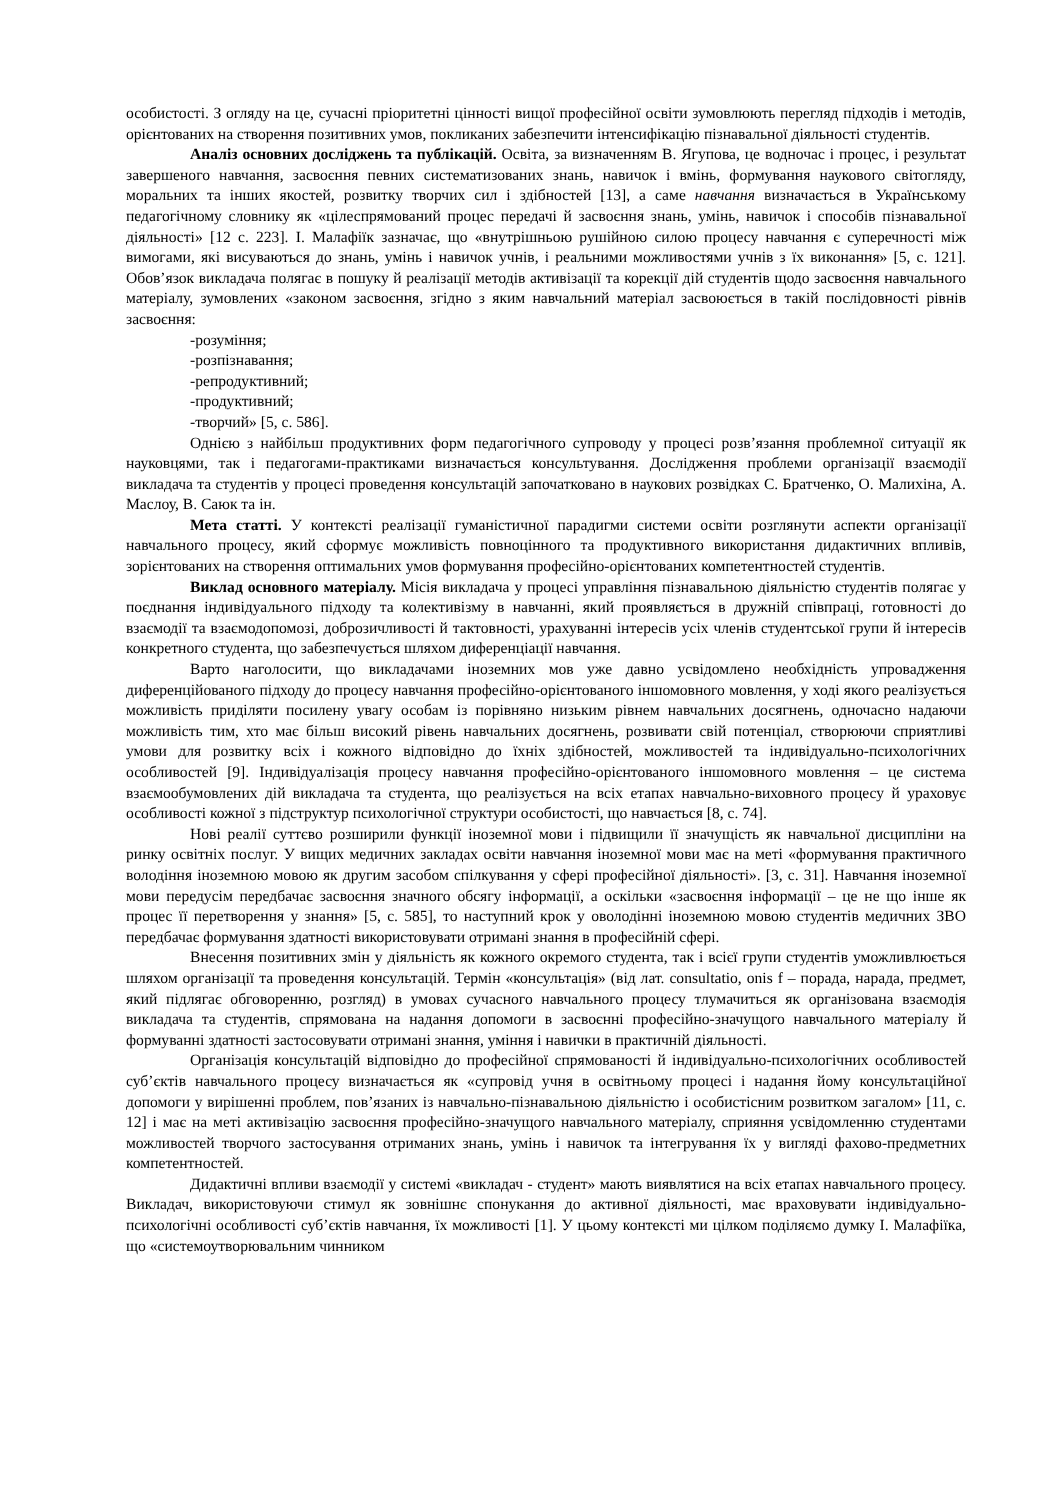особистості. З огляду на це, сучасні пріоритетні цінності вищої професійної освіти зумовлюють перегляд підходів і методів, орієнтованих на створення позитивних умов, покликаних забезпечити інтенсифікацію пізнавальної діяльності студентів.
Аналіз основних досліджень та публікацій. Освіта, за визначенням В. Ягупова, це водночас і процес, і результат завершеного навчання, засвоєння певних систематизованих знань, навичок і вмінь, формування наукового світогляду, моральних та інших якостей, розвитку творчих сил і здібностей [13], а саме навчання визначається в Українському педагогічному словнику як «цілеспрямований процес передачі й засвоєння знань, умінь, навичок і способів пізнавальної діяльності» [12 с. 223]. І. Малафіїк зазначає, що «внутрішньою рушійною силою процесу навчання є суперечності між вимогами, які висуваються до знань, умінь і навичок учнів, і реальними можливостями учнів з їх виконання» [5, с. 121]. Обов’язок викладача полягає в пошуку й реалізації методів активізації та корекції дій студентів щодо засвоєння навчального матеріалу, зумовлених «законом засвоєння, згідно з яким навчальний матеріал засвоюється в такій послідовності рівнів засвоєння:
-розуміння;
-розпізнавання;
-репродуктивний;
-продуктивний;
-творчий» [5, с. 586].
Однією з найбільш продуктивних форм педагогічного супроводу у процесі розв’язання проблемної ситуації як науковцями, так і педагогами-практиками визначається консультування. Дослідження проблеми організації взаємодії викладача та студентів у процесі проведення консультацій започатковано в наукових розвідках С. Братченко, О. Малихіна, А. Маслоу, В. Саюк та ін.
Мета статті. У контексті реалізації гуманістичної парадигми системи освіти розглянути аспекти організації навчального процесу, який сформує можливість повноцінного та продуктивного використання дидактичних впливів, зорієнтованих на створення оптимальних умов формування професійно-орієнтованих компетентностей студентів.
Виклад основного матеріалу. Місія викладача у процесі управління пізнавальною діяльністю студентів полягає у поєднання індивідуального підходу та колективізму в навчанні, який проявляється в дружній співпраці, готовності до взаємодії та взаємодопомозі, доброзичливості й тактовності, урахуванні інтересів усіх членів студентської групи й інтересів конкретного студента, що забезпечується шляхом диференціації навчання.
Варто наголосити, що викладачами іноземних мов уже давно усвідомлено необхідність упровадження диференційованого підходу до процесу навчання професійно-орієнтованого іншомовного мовлення, у ході якого реалізується можливість приділяти посилену увагу особам із порівняно низьким рівнем навчальних досягнень, одночасно надаючи можливість тим, хто має більш високий рівень навчальних досягнень, розвивати свій потенціал, створюючи сприятливі умови для розвитку всіх і кожного відповідно до їхніх здібностей, можливостей та індивідуально-психологічних особливостей [9]. Індивідуалізація процесу навчання професійно-орієнтованого іншомовного мовлення – це система взаємообумовлених дій викладача та студента, що реалізується на всіх етапах навчально-виховного процесу й ураховує особливості кожної з підструктур психологічної структури особистості, що навчається [8, с. 74].
Нові реалії суттєво розширили функції іноземної мови і підвищили її значущість як навчальної дисципліни на ринку освітніх послуг. У вищих медичних закладах освіти навчання іноземної мови має на меті «формування практичного володіння іноземною мовою як другим засобом спілкування у сфері професійної діяльності». [3, с. 31]. Навчання іноземної мови передусім передбачає засвоєння значного обсягу інформації, а оскільки «засвоєння інформації – це не що інше як процес її перетворення у знання» [5, с. 585], то наступний крок у оволодінні іноземною мовою студентів медичних ЗВО передбачає формування здатності використовувати отримані знання в професійній сфері.
Внесення позитивних змін у діяльність як кожного окремого студента, так і всієї групи студентів уможливлюється шляхом організації та проведення консультацій. Термін «консультація» (від лат. consultatio, onis f – порада, нарада, предмет, який підлягає обговоренню, розгляд) в умовах сучасного навчального процесу тлумачиться як організована взаємодія викладача та студентів, спрямована на надання допомоги в засвоєнні професійно-значущого навчального матеріалу й формуванні здатності застосовувати отримані знання, уміння і навички в практичній діяльності.
Організація консультацій відповідно до професійної спрямованості й індивідуально-психологічних особливостей суб’єктів навчального процесу визначається як «супровід учня в освітньому процесі і надання йому консультаційної допомоги у вирішенні проблем, пов’язаних із навчально-пізнавальною діяльністю і особистісним розвитком загалом» [11, с. 12] і має на меті активізацію засвоєння професійно-значущого навчального матеріалу, сприяння усвідомленню студентами можливостей творчого застосування отриманих знань, умінь і навичок та інтегрування їх у вигляді фахово-предметних компетентностей.
Дидактичні впливи взаємодії у системі «викладач - студент» мають виявлятися на всіх етапах навчального процесу. Викладач, використовуючи стимул як зовнішнє спонукання до активної діяльності, має враховувати індивідуально-психологічні особливості суб’єктів навчання, їх можливості [1]. У цьому контексті ми цілком поділяємо думку І. Малафіїка, що «системоутворювальним чинником